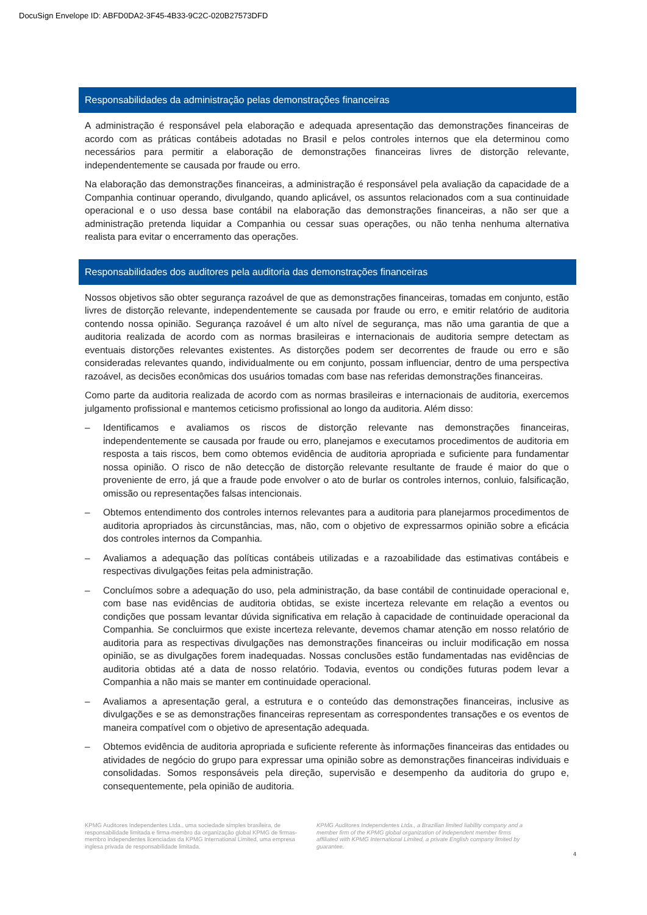DocuSign Envelope ID: ABFD0DA2-3F45-4B33-9C2C-020B27573DFD
Responsabilidades da administração pelas demonstrações financeiras
A administração é responsável pela elaboração e adequada apresentação das demonstrações financeiras de acordo com as práticas contábeis adotadas no Brasil e pelos controles internos que ela determinou como necessários para permitir a elaboração de demonstrações financeiras livres de distorção relevante, independentemente se causada por fraude ou erro.
Na elaboração das demonstrações financeiras, a administração é responsável pela avaliação da capacidade de a Companhia continuar operando, divulgando, quando aplicável, os assuntos relacionados com a sua continuidade operacional e o uso dessa base contábil na elaboração das demonstrações financeiras, a não ser que a administração pretenda liquidar a Companhia ou cessar suas operações, ou não tenha nenhuma alternativa realista para evitar o encerramento das operações.
Responsabilidades dos auditores pela auditoria das demonstrações financeiras
Nossos objetivos são obter segurança razoável de que as demonstrações financeiras, tomadas em conjunto, estão livres de distorção relevante, independentemente se causada por fraude ou erro, e emitir relatório de auditoria contendo nossa opinião. Segurança razoável é um alto nível de segurança, mas não uma garantia de que a auditoria realizada de acordo com as normas brasileiras e internacionais de auditoria sempre detectam as eventuais distorções relevantes existentes. As distorções podem ser decorrentes de fraude ou erro e são consideradas relevantes quando, individualmente ou em conjunto, possam influenciar, dentro de uma perspectiva razoável, as decisões econômicas dos usuários tomadas com base nas referidas demonstrações financeiras.
Como parte da auditoria realizada de acordo com as normas brasileiras e internacionais de auditoria, exercemos julgamento profissional e mantemos ceticismo profissional ao longo da auditoria. Além disso:
– Identificamos e avaliamos os riscos de distorção relevante nas demonstrações financeiras, independentemente se causada por fraude ou erro, planejamos e executamos procedimentos de auditoria em resposta a tais riscos, bem como obtemos evidência de auditoria apropriada e suficiente para fundamentar nossa opinião. O risco de não detecção de distorção relevante resultante de fraude é maior do que o proveniente de erro, já que a fraude pode envolver o ato de burlar os controles internos, conluio, falsificação, omissão ou representações falsas intencionais.
– Obtemos entendimento dos controles internos relevantes para a auditoria para planejarmos procedimentos de auditoria apropriados às circunstâncias, mas, não, com o objetivo de expressarmos opinião sobre a eficácia dos controles internos da Companhia.
– Avaliamos a adequação das políticas contábeis utilizadas e a razoabilidade das estimativas contábeis e respectivas divulgações feitas pela administração.
– Concluímos sobre a adequação do uso, pela administração, da base contábil de continuidade operacional e, com base nas evidências de auditoria obtidas, se existe incerteza relevante em relação a eventos ou condições que possam levantar dúvida significativa em relação à capacidade de continuidade operacional da Companhia. Se concluirmos que existe incerteza relevante, devemos chamar atenção em nosso relatório de auditoria para as respectivas divulgações nas demonstrações financeiras ou incluir modificação em nossa opinião, se as divulgações forem inadequadas. Nossas conclusões estão fundamentadas nas evidências de auditoria obtidas até a data de nosso relatório. Todavia, eventos ou condições futuras podem levar a Companhia a não mais se manter em continuidade operacional.
– Avaliamos a apresentação geral, a estrutura e o conteúdo das demonstrações financeiras, inclusive as divulgações e se as demonstrações financeiras representam as correspondentes transações e os eventos de maneira compatível com o objetivo de apresentação adequada.
– Obtemos evidência de auditoria apropriada e suficiente referente às informações financeiras das entidades ou atividades de negócio do grupo para expressar uma opinião sobre as demonstrações financeiras individuais e consolidadas. Somos responsáveis pela direção, supervisão e desempenho da auditoria do grupo e, consequentemente, pela opinião de auditoria.
KPMG Auditores Independentes Ltda., uma sociedade simples brasileira, de responsabilidade limitada e firma-membro da organização global KPMG de firmas-membro independentes licenciadas da KPMG International Limited, uma empresa inglesa privada de responsabilidade limitada.
KPMG Auditores Independentes Ltda., a Brazilian limited liability company and a member firm of the KPMG global organization of independent member firms affiliated with KPMG International Limited, a private English company limited by guarantee.
4